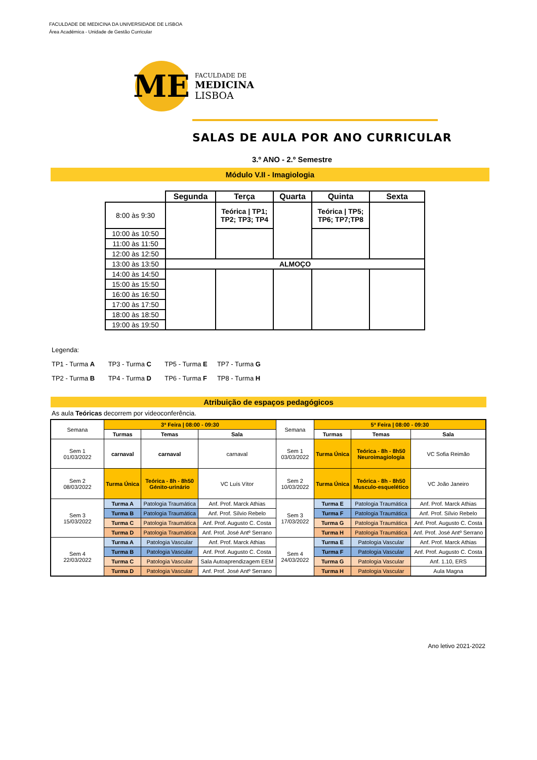FACULDADE DE MEDICINA DA UNIVERSIDADE DE LISBOA
Área Académica - Unidade de Gestão Curricular
ME
FACULDADE DE
MEDICINA
LISBOA
SALAS DE AULA POR ANO CURRICULAR
3.º ANO - 2.º Semestre
Módulo V.II - Imagiologia
| | Segunda | Terça | Quarta | Quinta | Sexta |
| 8:00 às 9:30 | | Teórica / TP1; TP2; TP3; TP4 | | Teórica / TP5; TP6; TP7;TP8 | |
| 10:00 às 10:50 | | | | | |
| 11:00 às 11:50 | | | | | |
| 12:00 às 12:50 | | | | | |
| 13:00 às 13:50 | ALMOÇO | | | | |
| 14:00 às 14:50 | | | | | |
| 15:00 às 15:50 | | | | | |
| 16:00 às 16:50 | | | | | |
| 17:00 às 17:50 | | | | | |
| 18:00 às 18:50 | | | | | |
| 19:00 às 19:50 | | | | | |
Legenda:
TP1 - Turma A TP3 - Turma C TP5 - Turma E TP7 - Turma G
TP2 - Turma B TP4 - Turma D TP6 - Turma F TP8 - Turma H
Atribuição de espaços pedagógicos
As aula Teóricas decorrem por videoconferência.
| Semana | 3ª Feira / 08:00 - 09:30 | | | Semana | 5ª Feira / 08:00 - 09:30 | | |
| | Turmas | Temas | Sala | | Turmas | Temas | Sala |
| Sem 1 01/03/2022 | carnaval | carnaval | carnaval | Sem 1 03/03/2022 | Turma Única | Teórica - 8h - 8h50 Neuroimagiologia | VC Sofia Reimão |
| Sem 2 08/03/2022 | Turma Única | Teórica - 8h - 8h50 Génito-urinário | VC Luís Vítor | Sem 2 10/03/2022 | Turma Única | Teórica - 8h - 8h50 Musculo-esquelético | VC João Janeiro |
| Sem 3 15/03/2022 | Turma A | Patologia Traumática | Anf. Prof. Marck Athias | Sem 3 17/03/2022 | Turma E | Patologia Traumática | Anf. Prof. Marck Athias |
| | Turma B | Patologia Traumática | Anf. Prof. Sílvio Rebelo | | Turma F | Patologia Traumática | Anf. Prof. Sílvio Rebelo |
| | Turma C | Patologia Traumática | Anf. Prof. Augusto C. Costa | | Turma G | Patologia Traumática | Anf. Prof. Augusto C. Costa |
| | Turma D | Patologia Traumática | Anf. Prof. José Antº Serrano | | Turma H | Patologia Traumática | Anf. Prof. José Antº Serrano |
| Sem 4 22/03/2022 | Turma A | Patologia Vascular | Anf. Prof. Marck Athias | Sem 4 24/03/2022 | Turma E | Patologia Vascular | Anf. Prof. Marck Athias |
| | Turma B | Patologia Vascular | Anf. Prof. Augusto C. Costa | | Turma F | Patologia Vascular | Anf. Prof. Augusto C. Costa |
| | Turma C | Patologia Vascular | Sala Autoaprendizagem EEM | | Turma G | Patologia Vascular | Anf. 1.10, ERS |
| | Turma D | Patologia Vascular | Anf. Prof. José Antº Serrano | | Turma H | Patologia Vascular | Aula Magna |
Ano letivo 2021-2022